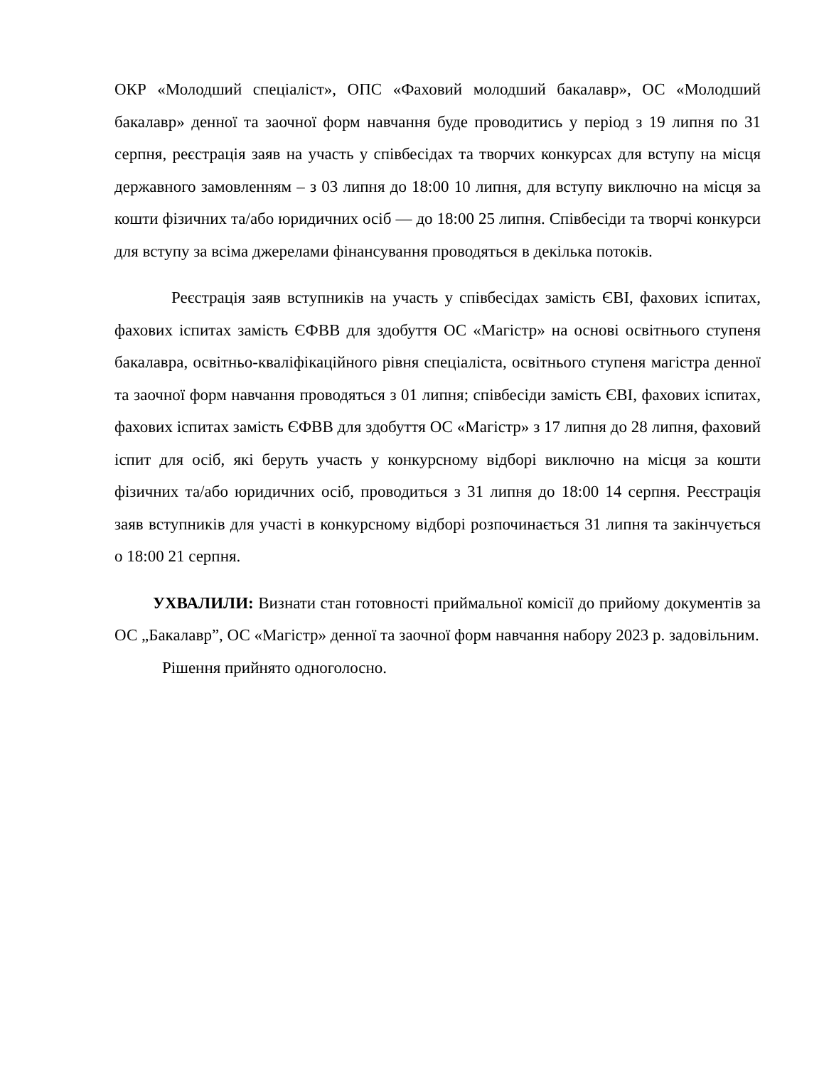ОКР «Молодший спеціаліст», ОПС «Фаховий молодший бакалавр», ОС «Молодший бакалавр» денної та заочної форм навчання буде проводитись у період з 19 липня по 31 серпня, реєстрація заяв на участь у співбесідах та творчих конкурсах для вступу на місця державного замовленням – з 03 липня до 18:00 10 липня, для вступу виключно на місця за кошти фізичних та/або юридичних осіб — до 18:00 25 липня. Співбесіди та творчі конкурси для вступу за всіма джерелами фінансування проводяться в декілька потоків.
Реєстрація заяв вступників на участь у співбесідах замість ЄВІ, фахових іспитах, фахових іспитах замість ЄФВВ для здобуття ОС «Магістр» на основі освітнього ступеня бакалавра, освітньо-кваліфікаційного рівня спеціаліста, освітнього ступеня магістра денної та заочної форм навчання проводяться з 01 липня; співбесіди замість ЄВІ, фахових іспитах, фахових іспитах замість ЄФВВ для здобуття ОС «Магістр» з 17 липня до 28 липня, фаховий іспит для осіб, які беруть участь у конкурсному відборі виключно на місця за кошти фізичних та/або юридичних осіб, проводиться з 31 липня до 18:00 14 серпня. Реєстрація заяв вступників для участі в конкурсному відборі розпочинається 31 липня та закінчується о 18:00 21 серпня.
УХВАЛИЛИ: Визнати стан готовності приймальної комісії до прийому документів за ОС „Бакалавр”, ОС «Магістр» денної та заочної форм навчання набору 2023 р. задовільним.
Рішення прийнято одноголосно.